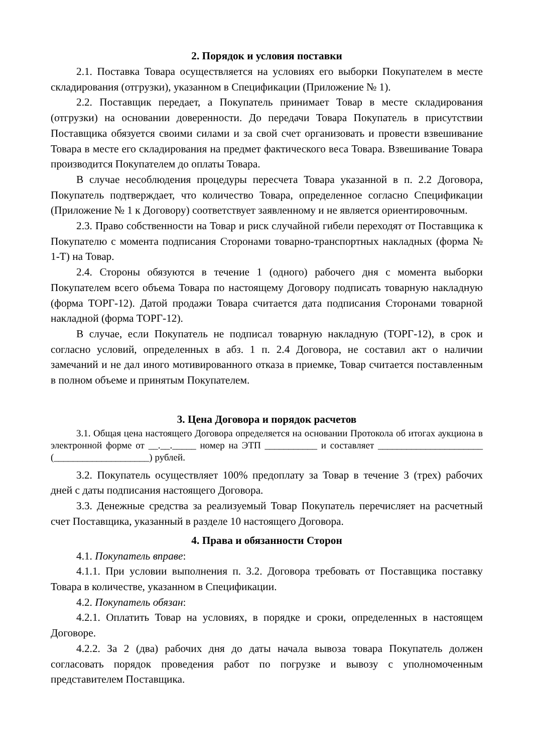2. Порядок и условия поставки
2.1. Поставка Товара осуществляется на условиях его выборки Покупателем в месте складирования (отгрузки), указанном в Спецификации (Приложение № 1).
2.2. Поставщик передает, а Покупатель принимает Товар в месте складирования (отгрузки) на основании доверенности. До передачи Товара Покупатель в присутствии Поставщика обязуется своими силами и за свой счет организовать и провести взвешивание Товара в месте его складирования на предмет фактического веса Товара. Взвешивание Товара производится Покупателем до оплаты Товара.
В случае несоблюдения процедуры пересчета Товара указанной в п. 2.2 Договора, Покупатель подтверждает, что количество Товара, определенное согласно Спецификации (Приложение № 1 к Договору) соответствует заявленному и не является ориентировочным.
2.3. Право собственности на Товар и риск случайной гибели переходят от Поставщика к Покупателю с момента подписания Сторонами товарно-транспортных накладных (форма № 1-Т) на Товар.
2.4. Стороны обязуются в течение 1 (одного) рабочего дня с момента выборки Покупателем всего объема Товара по настоящему Договору подписать товарную накладную (форма ТОРГ-12). Датой продажи Товара считается дата подписания Сторонами товарной накладной (форма ТОРГ-12).
В случае, если Покупатель не подписал товарную накладную (ТОРГ-12), в срок и согласно условий, определенных в абз. 1 п. 2.4 Договора, не составил акт о наличии замечаний и не дал иного мотивированного отказа в приемке, Товар считается поставленным в полном объеме и принятым Покупателем.
3. Цена Договора и порядок расчетов
3.1. Общая цена настоящего Договора определяется на основании Протокола об итогах аукциона в электронной форме от __.__._____ номер на ЭТП ___________ и составляет ______________________ (____________________) рублей.
3.2. Покупатель осуществляет 100% предоплату за Товар в течение 3 (трех) рабочих дней с даты подписания настоящего Договора.
3.3. Денежные средства за реализуемый Товар Покупатель перечисляет на расчетный счет Поставщика, указанный в разделе 10 настоящего Договора.
4. Права и обязанности Сторон
4.1. Покупатель вправе:
4.1.1. При условии выполнения п. 3.2. Договора требовать от Поставщика поставку Товара в количестве, указанном в Спецификации.
4.2. Покупатель обязан:
4.2.1. Оплатить Товар на условиях, в порядке и сроки, определенных в настоящем Договоре.
4.2.2. За 2 (два) рабочих дня до даты начала вывоза товара Покупатель должен согласовать порядок проведения работ по погрузке и вывозу с уполномоченным представителем Поставщика.